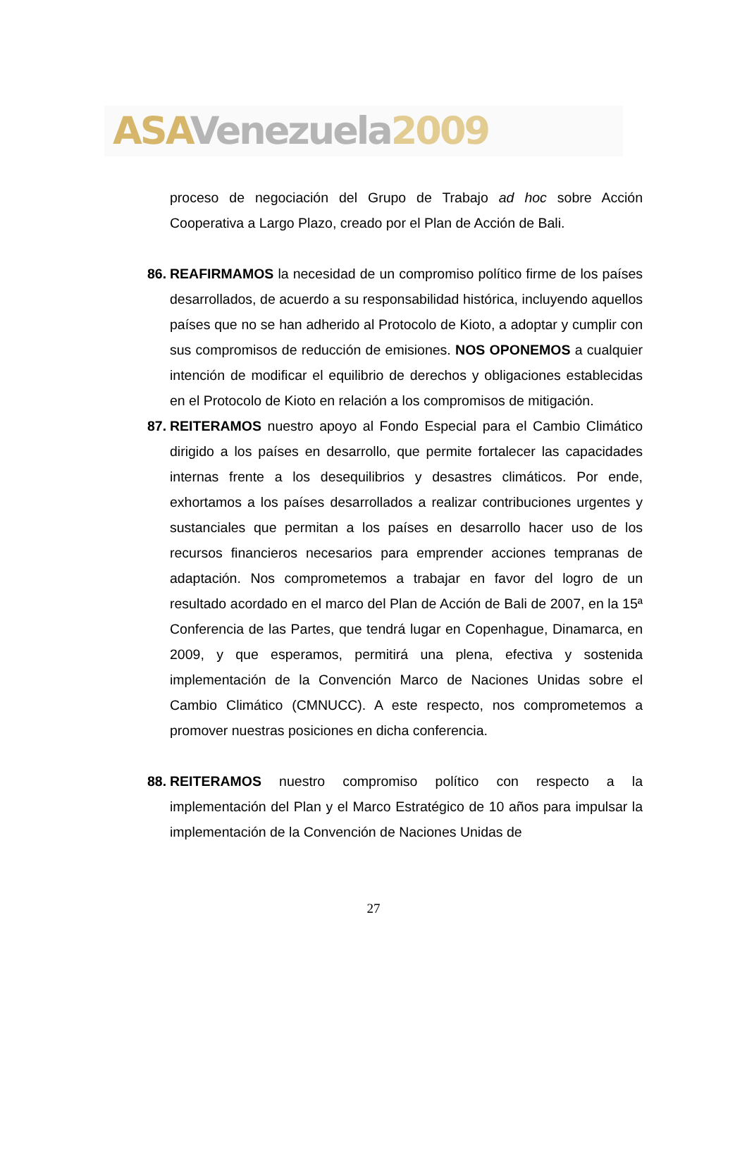ASA Venezuela 2009
proceso de negociación del Grupo de Trabajo ad hoc sobre Acción Cooperativa a Largo Plazo, creado por el Plan de Acción de Bali.
86. REAFIRMAMOS la necesidad de un compromiso político firme de los países desarrollados, de acuerdo a su responsabilidad histórica, incluyendo aquellos países que no se han adherido al Protocolo de Kioto, a adoptar y cumplir con sus compromisos de reducción de emisiones. NOS OPONEMOS a cualquier intención de modificar el equilibrio de derechos y obligaciones establecidas en el Protocolo de Kioto en relación a los compromisos de mitigación.
87. REITERAMOS nuestro apoyo al Fondo Especial para el Cambio Climático dirigido a los países en desarrollo, que permite fortalecer las capacidades internas frente a los desequilibrios y desastres climáticos. Por ende, exhortamos a los países desarrollados a realizar contribuciones urgentes y sustanciales que permitan a los países en desarrollo hacer uso de los recursos financieros necesarios para emprender acciones tempranas de adaptación. Nos comprometemos a trabajar en favor del logro de un resultado acordado en el marco del Plan de Acción de Bali de 2007, en la 15ª Conferencia de las Partes, que tendrá lugar en Copenhague, Dinamarca, en 2009, y que esperamos, permitirá una plena, efectiva y sostenida implementación de la Convención Marco de Naciones Unidas sobre el Cambio Climático (CMNUCC). A este respecto, nos comprometemos a promover nuestras posiciones en dicha conferencia.
88. REITERAMOS nuestro compromiso político con respecto a la implementación del Plan y el Marco Estratégico de 10 años para impulsar la implementación de la Convención de Naciones Unidas de
27